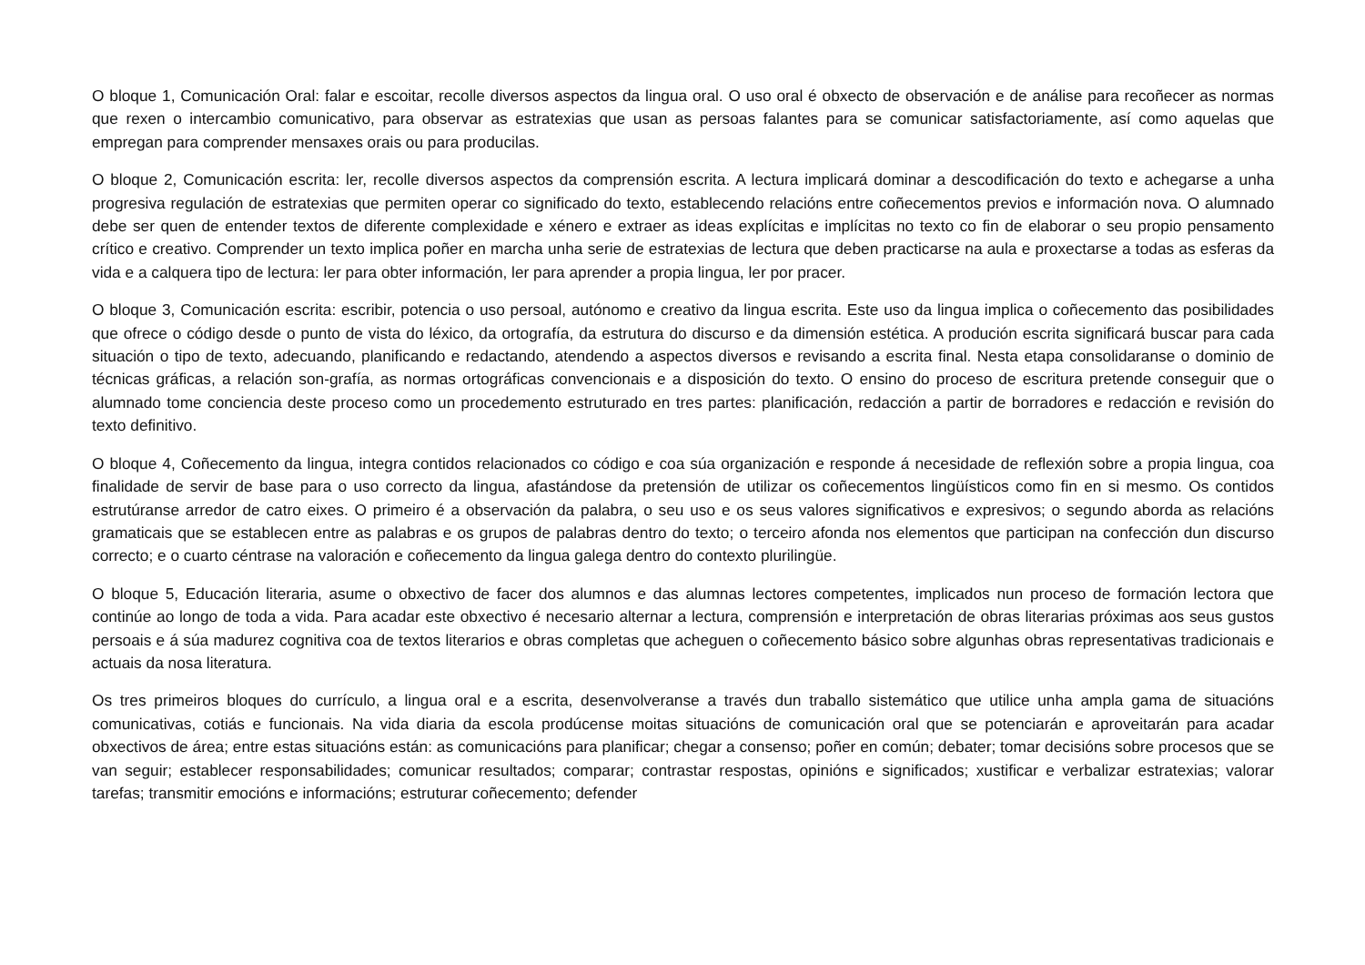O bloque 1, Comunicación Oral: falar e escoitar, recolle diversos aspectos da lingua oral. O uso oral é obxecto de observación e de análise para recoñecer as normas que rexen o intercambio comunicativo, para observar as estratexias que usan as persoas falantes para se comunicar satisfactoriamente, así como aquelas que empregan para comprender mensaxes orais ou para producilas.
O bloque 2, Comunicación escrita: ler, recolle diversos aspectos da comprensión escrita. A lectura implicará dominar a descodificación do texto e achegarse a unha progresiva regulación de estratexias que permiten operar co significado do texto, establecendo relacións entre coñecementos previos e información nova. O alumnado debe ser quen de entender textos de diferente complexidade e xénero e extraer as ideas explícitas e implícitas no texto co fin de elaborar o seu propio pensamento crítico e creativo. Comprender un texto implica poñer en marcha unha serie de estratexias de lectura que deben practicarse na aula e proxectarse a todas as esferas da vida e a calquera tipo de lectura: ler para obter información, ler para aprender a propia lingua, ler por pracer.
O bloque 3, Comunicación escrita: escribir, potencia o uso persoal, autónomo e creativo da lingua escrita. Este uso da lingua implica o coñecemento das posibilidades que ofrece o código desde o punto de vista do léxico, da ortografía, da estrutura do discurso e da dimensión estética. A produción escrita significará buscar para cada situación o tipo de texto, adecuando, planificando e redactando, atendendo a aspectos diversos e revisando a escrita final. Nesta etapa consolidaranse o dominio de técnicas gráficas, a relación son-grafía, as normas ortográficas convencionais e a disposición do texto. O ensino do proceso de escritura pretende conseguir que o alumnado tome conciencia deste proceso como un procedemento estruturado en tres partes: planificación, redacción a partir de borradores e redacción e revisión do texto definitivo.
O bloque 4, Coñecemento da lingua, integra contidos relacionados co código e coa súa organización e responde á necesidade de reflexión sobre a propia lingua, coa finalidade de servir de base para o uso correcto da lingua, afastándose da pretensión de utilizar os coñecementos lingüísticos como fin en si mesmo. Os contidos estrutúranse arredor de catro eixes. O primeiro é a observación da palabra, o seu uso e os seus valores significativos e expresivos; o segundo aborda as relacións gramaticais que se establecen entre as palabras e os grupos de palabras dentro do texto; o terceiro afonda nos elementos que participan na confección dun discurso correcto; e o cuarto céntrase na valoración e coñecemento da lingua galega dentro do contexto plurilingüe.
O bloque 5, Educación literaria, asume o obxectivo de facer dos alumnos e das alumnas lectores competentes, implicados nun proceso de formación lectora que continúe ao longo de toda a vida. Para acadar este obxectivo é necesario alternar a lectura, comprensión e interpretación de obras literarias próximas aos seus gustos persoais e á súa madurez cognitiva coa de textos literarios e obras completas que acheguen o coñecemento básico sobre algunhas obras representativas tradicionais e actuais da nosa literatura.
Os tres primeiros bloques do currículo, a lingua oral e a escrita, desenvolveranse a través dun traballo sistemático que utilice unha ampla gama de situacións comunicativas, cotiás e funcionais. Na vida diaria da escola prodúcense moitas situacións de comunicación oral que se potenciarán e aproveitarán para acadar obxectivos de área; entre estas situacións están: as comunicacións para planificar; chegar a consenso; poñer en común; debater; tomar decisións sobre procesos que se van seguir; establecer responsabilidades; comunicar resultados; comparar; contrastar respostas, opinións e significados; xustificar e verbalizar estratexias; valorar tarefas; transmitir emocións e informacións; estruturar coñecemento; defender